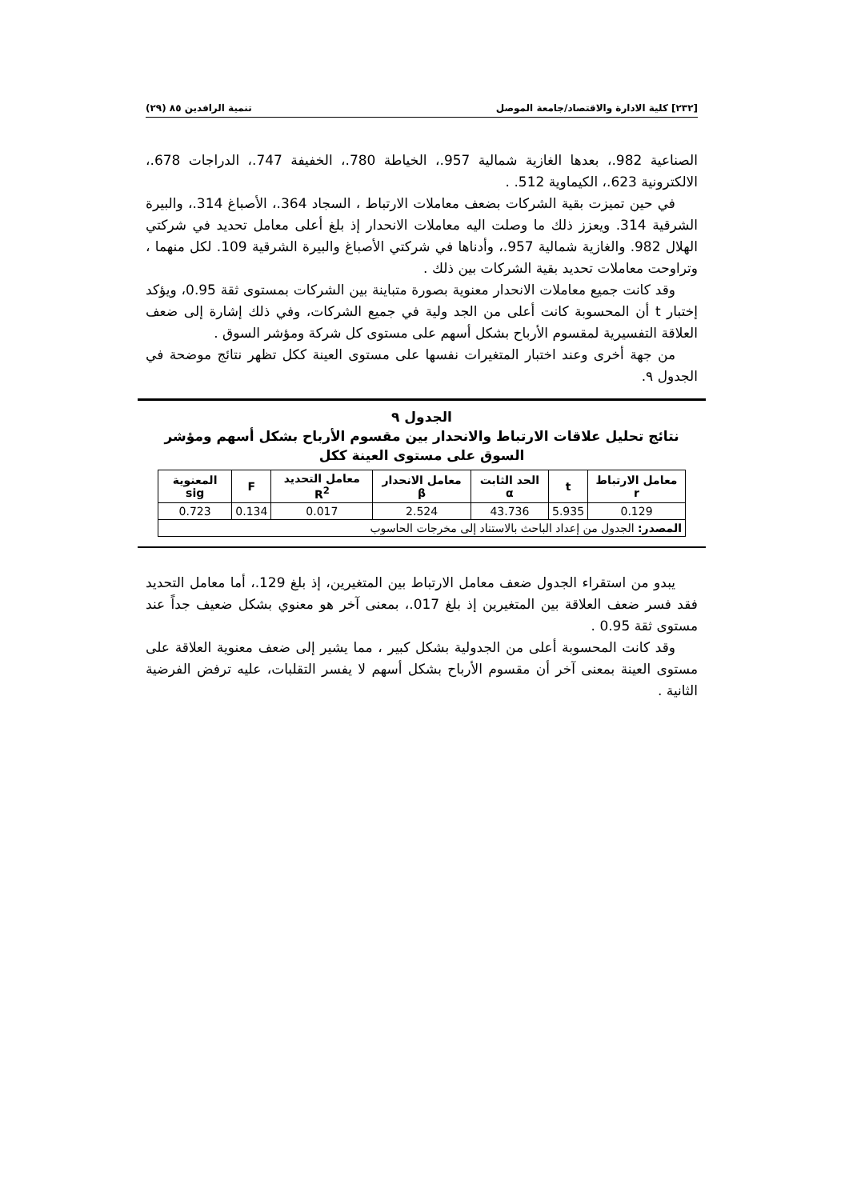[٢٣٢] كلية الادارة والاقتصاد/جامعة الموصل تنمية الرافدين ٨٥ (٢٩)
الصناعية 982.، بعدها الغازية شمالية 957.، الخياطة 780.، الخفيفة 747.، الدراجات 678.، الالكترونية 623.، الكيماوية 512. .
في حين تميزت بقية الشركات بضعف معاملات الارتباط ، السجاد 364.، الأصباغ 314.، والبيرة الشرقية 314. ويعزز ذلك ما وصلت اليه معاملات الانحدار إذ بلغ أعلى معامل تحديد في شركتي الهلال 982. والغازية شمالية 957.، وأدناها في شركتي الأصباغ والبيرة الشرقية 109. لكل منهما ، وتراوحت معاملات تحديد بقية الشركات بين ذلك .
وقد كانت جميع معاملات الانحدار معنوية بصورة متباينة بين الشركات بمستوى ثقة 0.95، ويؤكد إختبار t أن المحسوبة كانت أعلى من الجد ولية في جميع الشركات، وفي ذلك إشارة إلى ضعف العلاقة التفسيرية لمقسوم الأرباح بشكل أسهم على مستوى كل شركة ومؤشر السوق .
من جهة أخرى وعند اختبار المتغيرات نفسها على مستوى العينة ككل تظهر نتائج موضحة في الجدول ٩.
الجدول ٩
نتائج تحليل علاقات الارتباط والانحدار بين مقسوم الأرباح بشكل أسهم ومؤشر السوق على مستوى العينة ككل
| معامل الارتباط r | t | الحد الثابت α | معامل الانحدار β | معامل التحديد R<sup>2</sup> | F | المعنوية sig |
| --- | --- | --- | --- | --- | --- | --- |
| 0.129 | 5.935 | 43.736 | 2.524 | 0.017 | 0.134 | 0.723 |
| المصدر: الجدول من إعداد الباحث بالاستناد إلى مخرجات الحاسوب | | | | | | |
يبدو من استقراء الجدول ضعف معامل الارتباط بين المتغيرين، إذ بلغ 129.، أما معامل التحديد فقد فسر ضعف العلاقة بين المتغيرين إذ بلغ 017.، بمعنى آخر هو معنوي بشكل ضعيف جداً عند مستوى ثقة 0.95 .
وقد كانت المحسوبة أعلى من الجدولية بشكل كبير ، مما يشير إلى ضعف معنوية العلاقة على مستوى العينة بمعنى آخر أن مقسوم الأرباح بشكل أسهم لا يفسر التقلبات، عليه ترفض الفرضية الثانية .